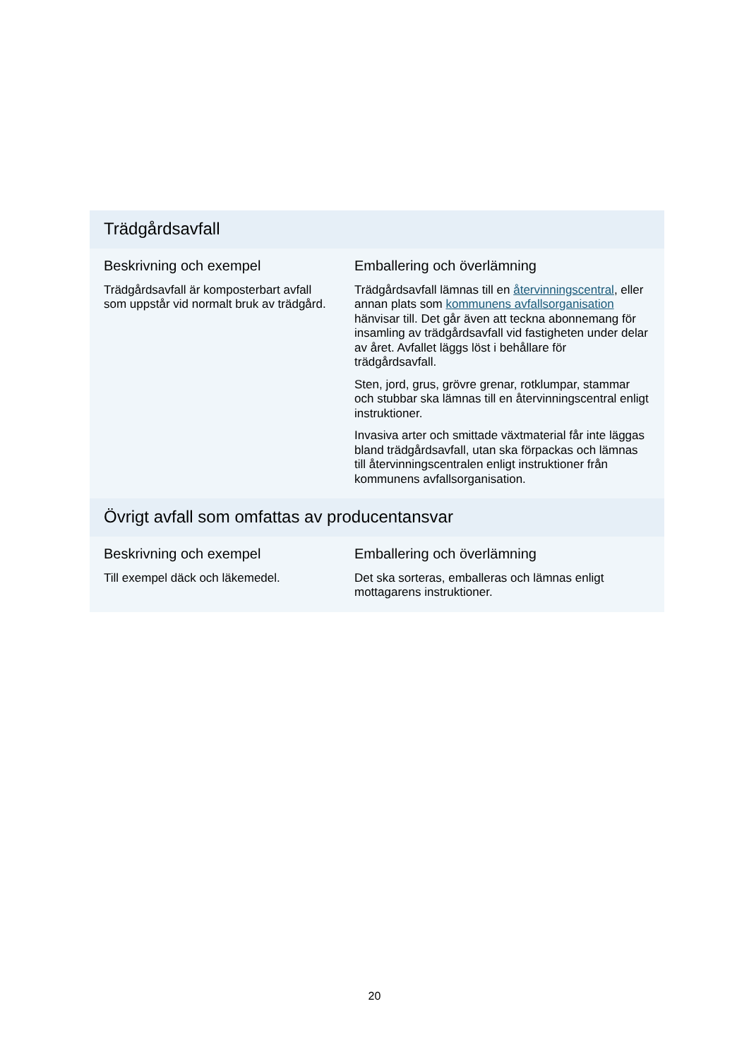| Trädgårdsavfall | |
| --- | --- |
| Beskrivning och exempel Trädgårdsavfall är komposterbart avfall som uppstår vid normalt bruk av trädgård. | Emballering och överlämning Trädgårdsavfall lämnas till en återvinningscentral , eller annan plats som kommunens avfallsorganisation hänvisar till. Det går även att teckna abonnemang för insamling av trädgårdsavfall vid fastigheten under delar av året. Avfallet läggs löst i behållare för trädgårdsavfall. Sten, jord, grus, grövre grenar, rotklumpar, stammar och stubbar ska lämnas till en återvinningscentral enligt instruktioner. Invasiva arter och smittade växtmaterial får inte läggas bland trädgårdsavfall, utan ska förpackas och lämnas till återvinningscentralen enligt instruktioner från kommunens avfallsorganisation. |
| Övrigt avfall som omfattas av producentansvar | |
| Beskrivning och exempel Till exempel däck och läkemedel. | Emballering och överlämning Det ska sorteras, emballeras och lämnas enligt mottagarens instruktioner. |
20